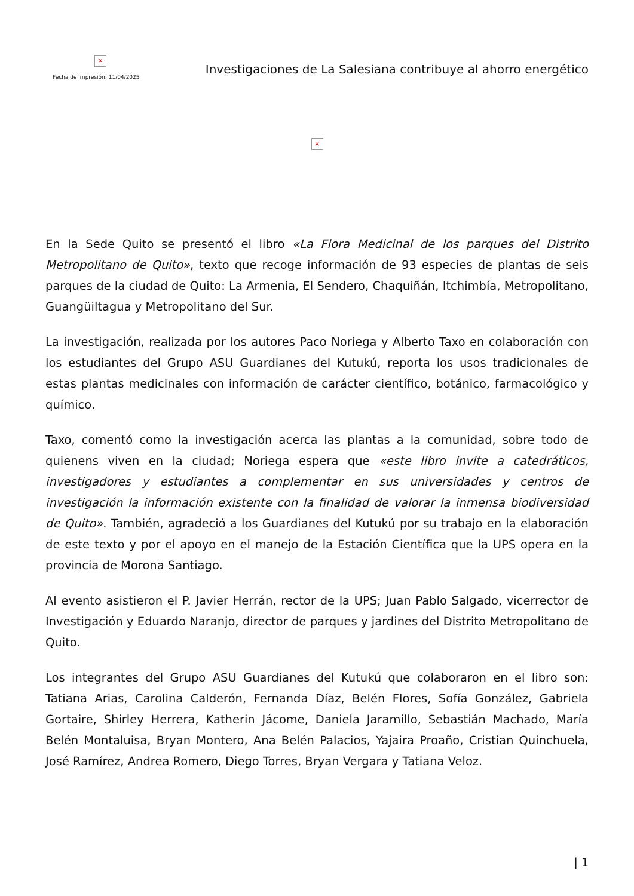×
Fecha de impresión: 11/04/2025
Investigaciones de La Salesiana contribuye al ahorro energético
×
En la Sede Quito se presentó el libro «La Flora Medicinal de los parques del Distrito Metropolitano de Quito», texto que recoge información de 93 especies de plantas de seis parques de la ciudad de Quito: La Armenia, El Sendero, Chaquiñán, Itchimbía, Metropolitano, Guangüiltagua y Metropolitano del Sur.
La investigación, realizada por los autores Paco Noriega y Alberto Taxo en colaboración con los estudiantes del Grupo ASU Guardianes del Kutukú, reporta los usos tradicionales de estas plantas medicinales con información de carácter científico, botánico, farmacológico y químico.
Taxo, comentó como la investigación acerca las plantas a la comunidad, sobre todo de quienens viven en la ciudad; Noriega espera que «este libro invite a catedráticos, investigadores y estudiantes a complementar en sus universidades y centros de investigación la información existente con la finalidad de valorar la inmensa biodiversidad de Quito». También, agradeció a los Guardianes del Kutukú por su trabajo en la elaboración de este texto y por el apoyo en el manejo de la Estación Científica que la UPS opera en la provincia de Morona Santiago.
Al evento asistieron el P. Javier Herrán, rector de la UPS; Juan Pablo Salgado, vicerrector de Investigación y Eduardo Naranjo, director de parques y jardines del Distrito Metropolitano de Quito.
Los integrantes del Grupo ASU Guardianes del Kutukú que colaboraron en el libro son: Tatiana Arias, Carolina Calderón, Fernanda Díaz, Belén Flores, Sofía González, Gabriela Gortaire, Shirley Herrera, Katherin Jácome, Daniela Jaramillo, Sebastián Machado, María Belén Montaluisa, Bryan Montero, Ana Belén Palacios, Yajaira Proaño, Cristian Quinchuela, José Ramírez, Andrea Romero, Diego Torres, Bryan Vergara y Tatiana Veloz.
| 1